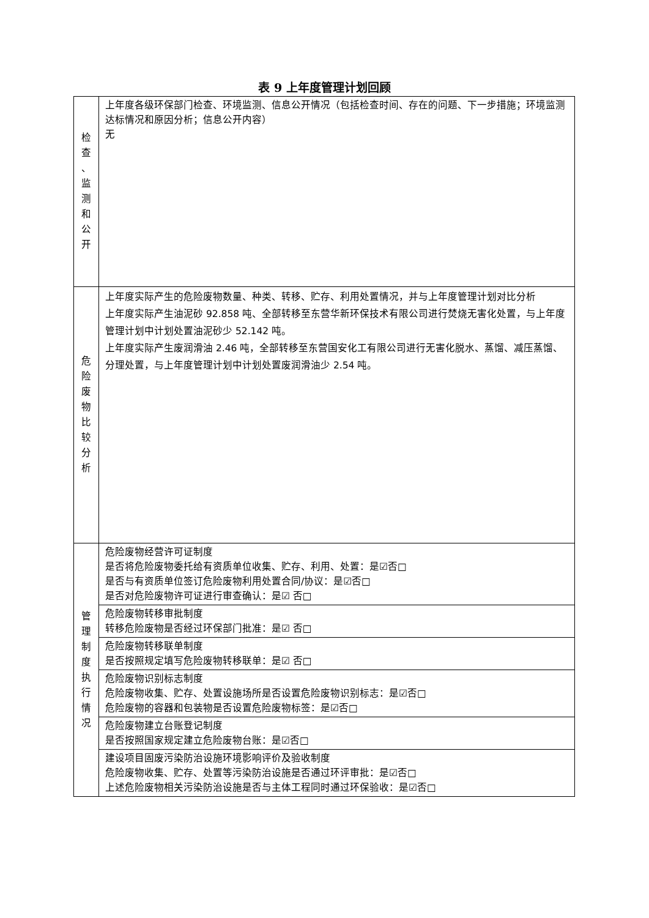表 9 上年度管理计划回顾
| 检 查 、 监 测 和 公 开 | 上年度各级环保部门检查、环境监测、信息公开情况（包括检查时间、存在的问题、下一步措施；环境监测达标情况和原因分析；信息公开内容） 无 |
| 危 险 废 物 比 较 分 析 | 上年度实际产生的危险废物数量、种类、转移、贮存、利用处置情况，并与上年度管理计划对比分析 上年度实际产生油泥砂 92.858 吨、全部转移至东营华新环保技术有限公司进行焚烧无害化处置，与上年度管理计划中计划处置油泥砂少 52.142 吨。 上年度实际产生废润滑油 2.46 吨，全部转移至东营国安化工有限公司进行无害化脱水、蒸馏、减压蒸馏、分理处置，与上年度管理计划中计划处置废润滑油少 2.54 吨。 |
| 管 理 制 度 执 行 情 况 | 危险废物经营许可证制度 是否将危险废物委托给有资质单位收集、贮存、利用、处置：是☑否□ 是否与有资质单位签订危险废物利用处置合同/协议：是☑否□ 是否对危险废物许可证进行审查确认：是☑ 否□ |
| | 危险废物转移审批制度 转移危险废物是否经过环保部门批准：是☑ 否□ |
| | 危险废物转移联单制度 是否按照规定填写危险废物转移联单：是☑ 否□ |
| | 危险废物识别标志制度 危险废物收集、贮存、处置设施场所是否设置危险废物识别标志：是☑否□ 危险废物的容器和包装物是否设置危险废物标签：是☑否□ |
| | 危险废物建立台账登记制度 是否按照国家规定建立危险废物台账：是☑否□ |
| | 建设项目固废污染防治设施环境影响评价及验收制度 危险废物收集、贮存、处置等污染防治设施是否通过环评审批：是☑否□ 上述危险废物相关污染防治设施是否与主体工程同时通过环保验收：是☑否□ |